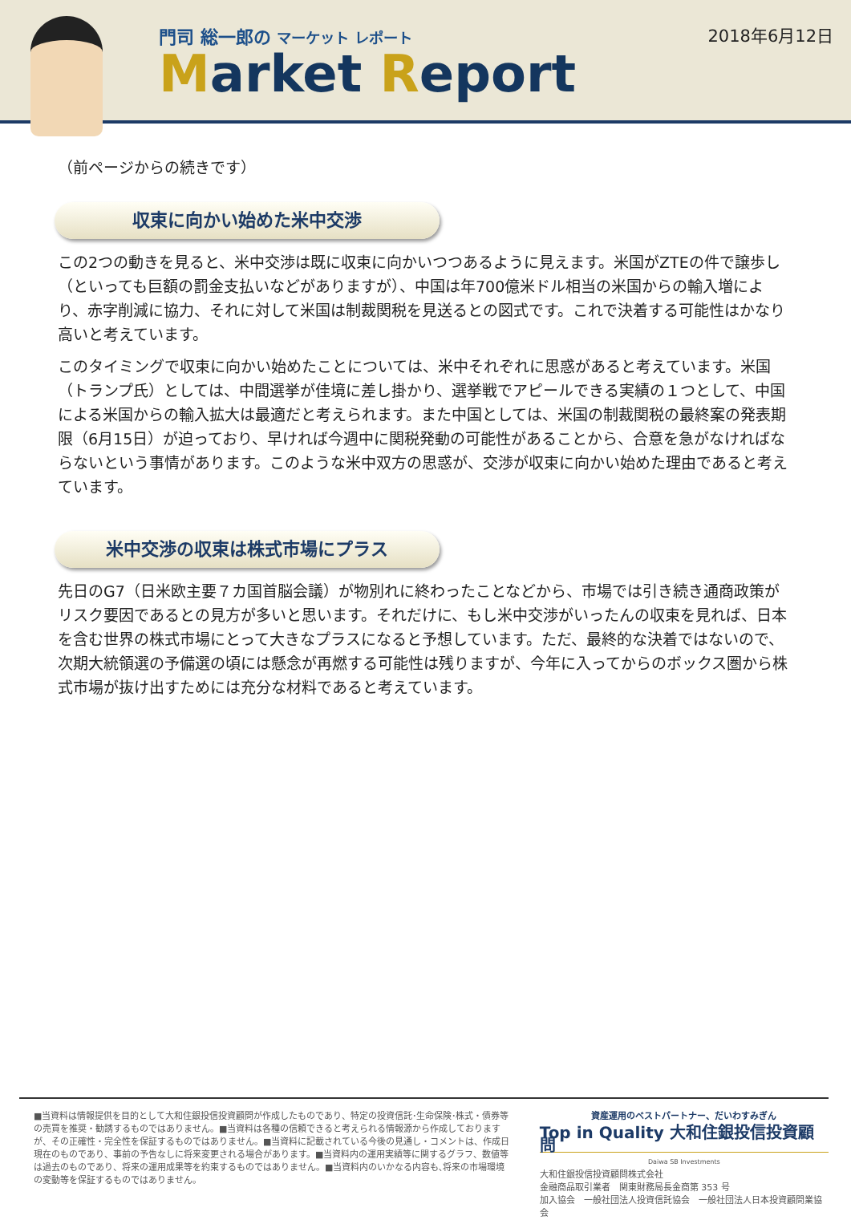門司 総一郎の マーケット レポート
Market Report
2018年6月12日
（前ページからの続きです）
収束に向かい始めた米中交渉
この2つの動きを見ると、米中交渉は既に収束に向かいつつあるように見えます。米国がZTEの件で譲歩し（といっても巨額の罰金支払いなどがありますが）、中国は年700億米ドル相当の米国からの輸入増により、赤字削減に協力、それに対して米国は制裁関税を見送るとの図式です。これで決着する可能性はかなり高いと考えています。
このタイミングで収束に向かい始めたことについては、米中それぞれに思惑があると考えています。米国（トランプ氏）としては、中間選挙が佳境に差し掛かり、選挙戦でアピールできる実績の１つとして、中国による米国からの輸入拡大は最適だと考えられます。また中国としては、米国の制裁関税の最終案の発表期限（6月15日）が迫っており、早ければ今週中に関税発動の可能性があることから、合意を急がなければならないという事情があります。このような米中双方の思惑が、交渉が収束に向かい始めた理由であると考えています。
米中交渉の収束は株式市場にプラス
先日のG7（日米欧主要７カ国首脳会議）が物別れに終わったことなどから、市場では引き続き通商政策がリスク要因であるとの見方が多いと思います。それだけに、もし米中交渉がいったんの収束を見れば、日本を含む世界の株式市場にとって大きなプラスになると予想しています。ただ、最終的な決着ではないので、次期大統領選の予備選の頃には懸念が再燃する可能性は残りますが、今年に入ってからのボックス圏から株式市場が抜け出すためには充分な材料であると考えています。
■当資料は情報提供を目的として大和住銀投信投資顧問が作成したものであり、特定の投資信託･生命保険･株式・債券等の売買を推奨・勧誘するものではありません。■当資料は各種の信頼できると考えられる情報源から作成しておりますが、その正確性・完全性を保証するものではありません。■当資料に記載されている今後の見通し・コメントは、作成日現在のものであり、事前の予告なしに将来変更される場合があります。■当資料内の運用実績等に関するグラフ、数値等は過去のものであり、将来の運用成果等を約束するものではありません。■当資料内のいかなる内容も､将来の市場環境の変動等を保証するものではありません。
資産運用のベストパートナー、だいわすみぎん
Top in Quality 大和住銀投信投資顧問
Daiwa SB Investments
大和住銀投信投資顧問株式会社
金融商品取引業者　関東財務局長金商第 353 号
加入協会　一般社団法人投資信託協会　一般社団法人日本投資顧問業協会